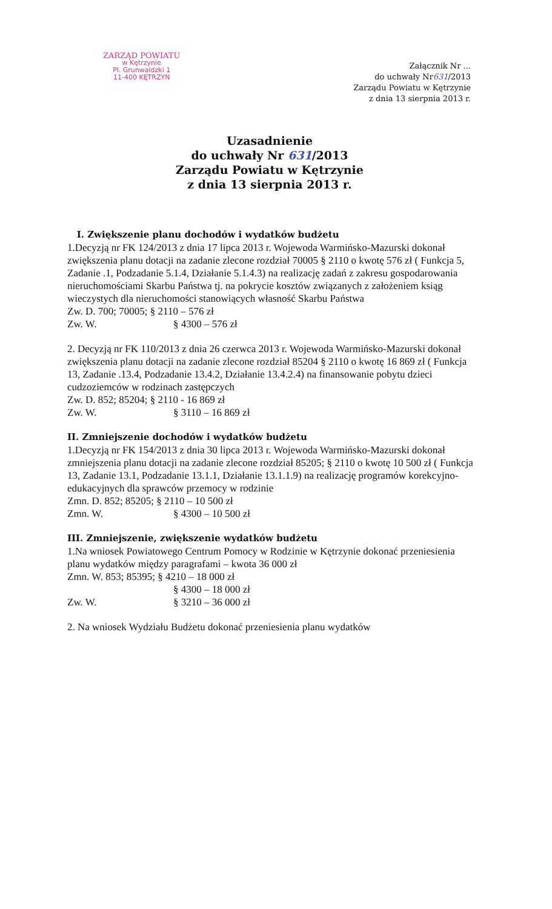ZARZĄD POWIATU
w Kętrzynie
Pl. Grunwaldzki 1
11-400 KĘTRZYN
Załącznik Nr ...
do uchwały Nr631/2013
Zarządu Powiatu w Kętrzynie
z dnia 13 sierpnia 2013 r.
Uzasadnienie
do uchwały Nr 631/2013
Zarządu Powiatu w Kętrzynie
z dnia 13 sierpnia 2013 r.
I. Zwiększenie planu dochodów i wydatków budżetu
1.Decyzją nr FK 124/2013 z dnia 17 lipca 2013 r. Wojewoda Warmińsko-Mazurski dokonał zwiększenia planu dotacji na zadanie zlecone rozdział 70005 § 2110 o kwotę 576 zł ( Funkcja 5, Zadanie .1, Podzadanie 5.1.4, Działanie 5.1.4.3) na realizację zadań z zakresu gospodarowania nieruchomościami Skarbu Państwa tj. na pokrycie kosztów związanych z założeniem ksiąg wieczystych dla nieruchomości stanowiących własność Skarbu Państwa
Zw. D. 700; 70005; § 2110 – 576 zł
Zw. W. § 4300 – 576 zł
2. Decyzją nr FK 110/2013 z dnia 26 czerwca 2013 r. Wojewoda Warmińsko-Mazurski dokonał zwiększenia planu dotacji na zadanie zlecone rozdział 85204 § 2110 o kwotę 16 869 zł ( Funkcja 13, Zadanie .13.4, Podzadanie 13.4.2, Działanie 13.4.2.4) na finansowanie pobytu dzieci cudzoziemców w rodzinach zastępczych
Zw. D. 852; 85204; § 2110 - 16 869 zł
Zw. W. § 3110 – 16 869 zł
II. Zmniejszenie dochodów i wydatków budżetu
1.Decyzją nr FK 154/2013 z dnia 30 lipca 2013 r. Wojewoda Warmińsko-Mazurski dokonał zmniejszenia planu dotacji na zadanie zlecone rozdział 85205; § 2110 o kwotę 10 500 zł ( Funkcja 13, Zadanie 13.1, Podzadanie 13.1.1, Działanie 13.1.1.9) na realizację programów korekcyjno-edukacyjnych dla sprawców przemocy w rodzinie
Zmn. D. 852; 85205; § 2110 – 10 500 zł
Zmn. W. § 4300 – 10 500 zł
III. Zmniejszenie, zwiększenie wydatków budżetu
1.Na wniosek Powiatowego Centrum Pomocy w Rodzinie w Kętrzynie dokonać przeniesienia planu wydatków między paragrafami – kwota 36 000 zł
Zmn. W. 853; 85395; § 4210 – 18 000 zł
§ 4300 – 18 000 zł
Zw. W. § 3210 – 36 000 zł
2. Na wniosek Wydziału Budżetu dokonać przeniesienia planu wydatków